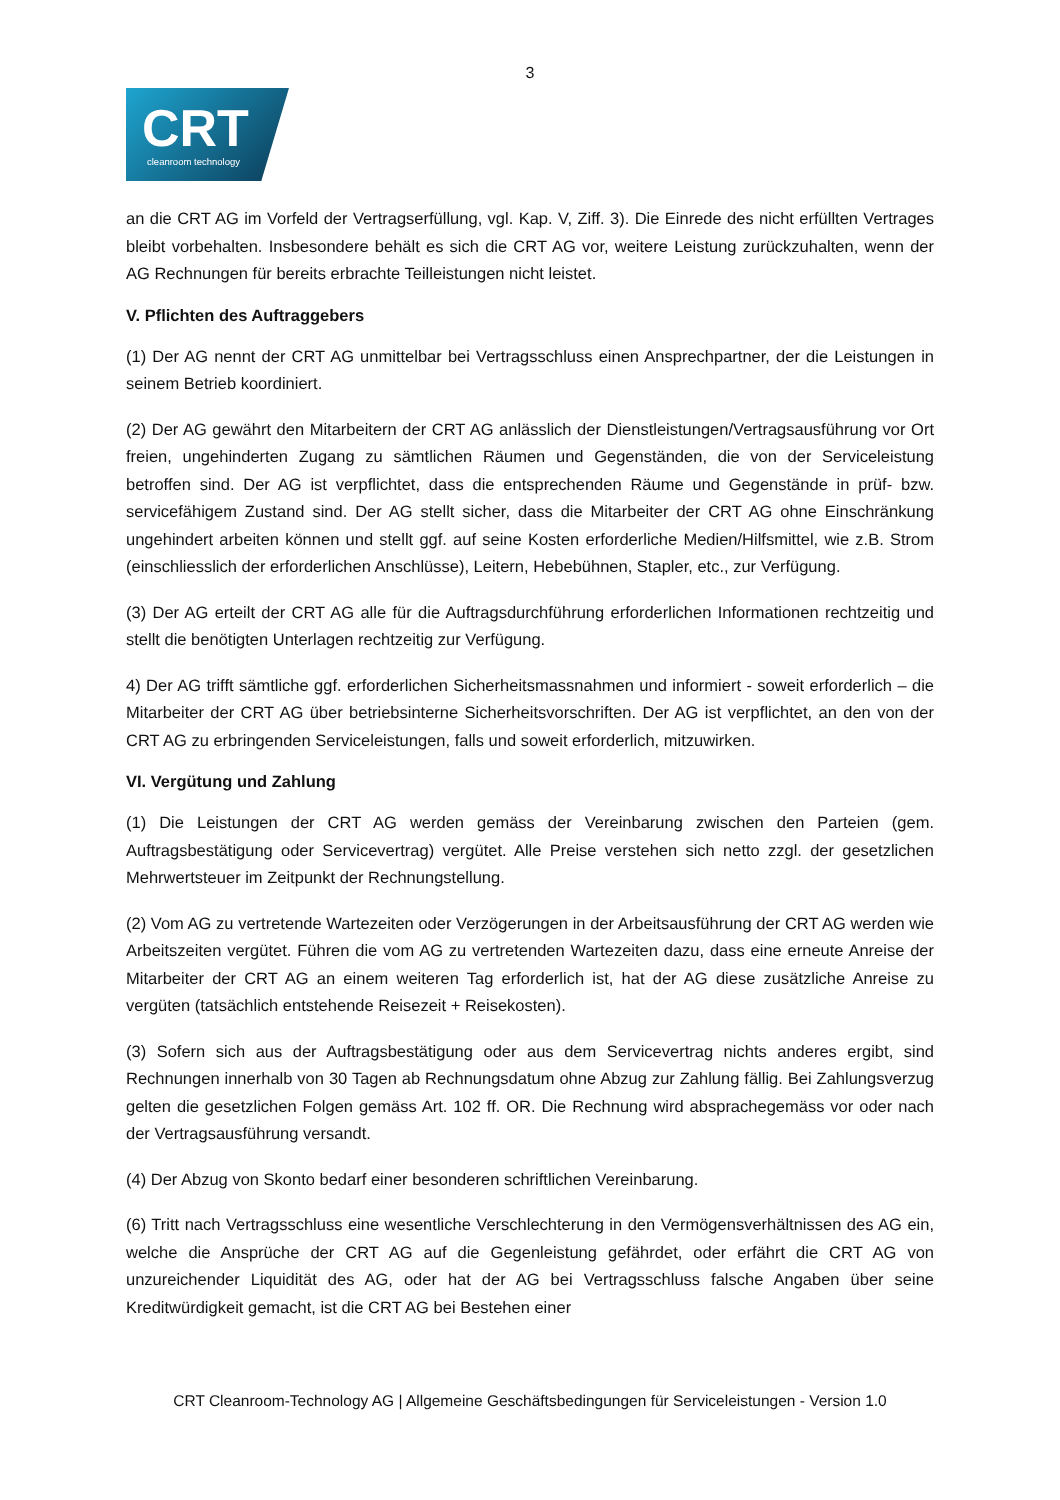3
CRT cleanroom technology
an die CRT AG im Vorfeld der Vertragserfüllung, vgl. Kap. V, Ziff. 3). Die Einrede des nicht erfüllten Vertrages bleibt vorbehalten. Insbesondere behält es sich die CRT AG vor, weitere Leistung zurückzuhalten, wenn der AG Rechnungen für bereits erbrachte Teilleistungen nicht leistet.
V. Pflichten des Auftraggebers
(1) Der AG nennt der CRT AG unmittelbar bei Vertragsschluss einen Ansprechpartner, der die Leistungen in seinem Betrieb koordiniert.
(2) Der AG gewährt den Mitarbeitern der CRT AG anlässlich der Dienstleistungen/Vertragsausführung vor Ort freien, ungehinderten Zugang zu sämtlichen Räumen und Gegenständen, die von der Serviceleistung betroffen sind. Der AG ist verpflichtet, dass die entsprechenden Räume und Gegenstände in prüf- bzw. servicefähigem Zustand sind. Der AG stellt sicher, dass die Mitarbeiter der CRT AG ohne Einschränkung ungehindert arbeiten können und stellt ggf. auf seine Kosten erforderliche Medien/Hilfsmittel, wie z.B. Strom (einschliesslich der erforderlichen Anschlüsse), Leitern, Hebebühnen, Stapler, etc., zur Verfügung.
(3) Der AG erteilt der CRT AG alle für die Auftragsdurchführung erforderlichen Informationen rechtzeitig und stellt die benötigten Unterlagen rechtzeitig zur Verfügung.
4) Der AG trifft sämtliche ggf. erforderlichen Sicherheitsmassnahmen und informiert - soweit erforderlich – die Mitarbeiter der CRT AG über betriebsinterne Sicherheitsvorschriften. Der AG ist verpflichtet, an den von der CRT AG zu erbringenden Serviceleistungen, falls und soweit erforderlich, mitzuwirken.
VI. Vergütung und Zahlung
(1) Die Leistungen der CRT AG werden gemäss der Vereinbarung zwischen den Parteien (gem. Auftragsbestätigung oder Servicevertrag) vergütet. Alle Preise verstehen sich netto zzgl. der gesetzlichen Mehrwertsteuer im Zeitpunkt der Rechnungstellung.
(2) Vom AG zu vertretende Wartezeiten oder Verzögerungen in der Arbeitsausführung der CRT AG werden wie Arbeitszeiten vergütet. Führen die vom AG zu vertretenden Wartezeiten dazu, dass eine erneute Anreise der Mitarbeiter der CRT AG an einem weiteren Tag erforderlich ist, hat der AG diese zusätzliche Anreise zu vergüten (tatsächlich entstehende Reisezeit + Reisekosten).
(3) Sofern sich aus der Auftragsbestätigung oder aus dem Servicevertrag nichts anderes ergibt, sind Rechnungen innerhalb von 30 Tagen ab Rechnungsdatum ohne Abzug zur Zahlung fällig. Bei Zahlungsverzug gelten die gesetzlichen Folgen gemäss Art. 102 ff. OR. Die Rechnung wird absprachegemäss vor oder nach der Vertragsausführung versandt.
(4) Der Abzug von Skonto bedarf einer besonderen schriftlichen Vereinbarung.
(6) Tritt nach Vertragsschluss eine wesentliche Verschlechterung in den Vermögensverhältnissen des AG ein, welche die Ansprüche der CRT AG auf die Gegenleistung gefährdet, oder erfährt die CRT AG von unzureichender Liquidität des AG, oder hat der AG bei Vertragsschluss falsche Angaben über seine Kreditwürdigkeit gemacht, ist die CRT AG bei Bestehen einer
CRT Cleanroom-Technology AG | Allgemeine Geschäftsbedingungen für Serviceleistungen - Version 1.0